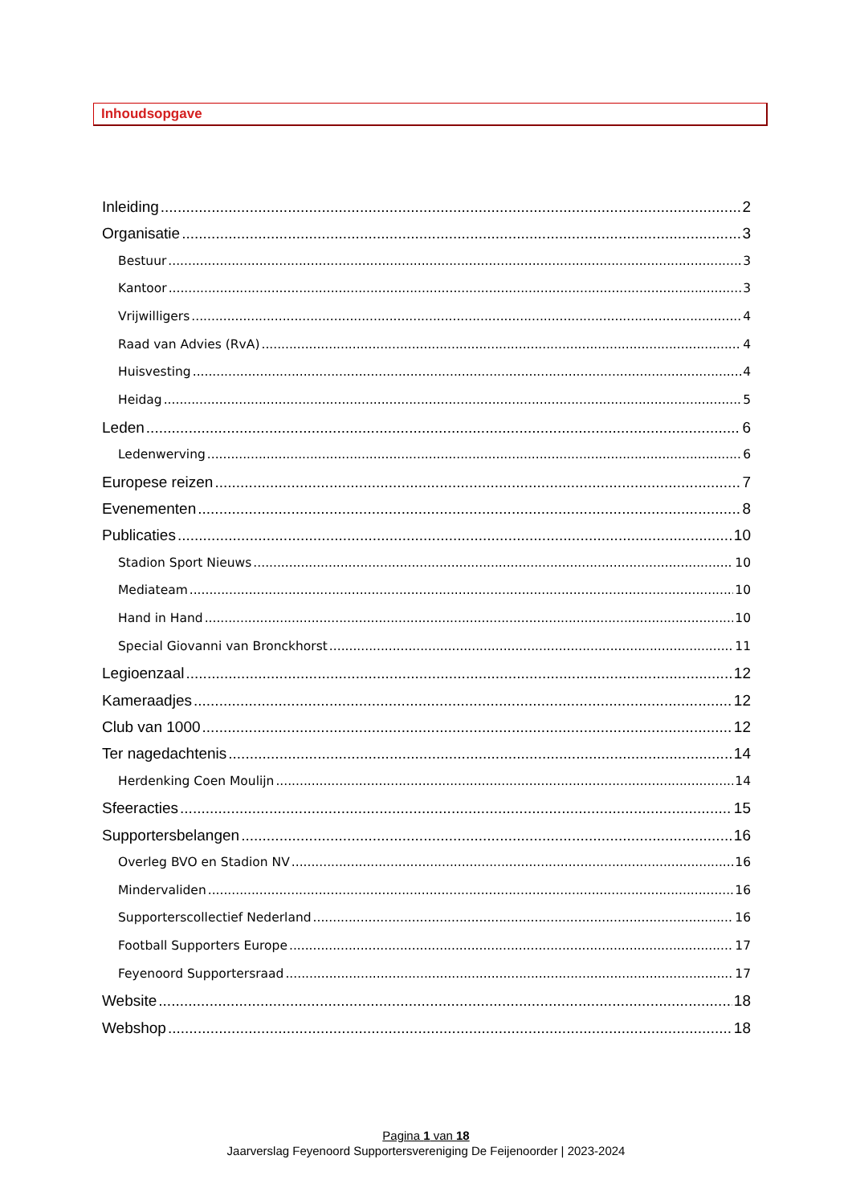Inhoudsopgave
Inleiding 2
Organisatie 3
Bestuur 3
Kantoor 3
Vrijwilligers 4
Raad van Advies (RvA) 4
Huisvesting 4
Heidag 5
Leden 6
Ledenwerving 6
Europese reizen 7
Evenementen 8
Publicaties 10
Stadion Sport Nieuws 10
Mediateam 10
Hand in Hand 10
Special Giovanni van Bronckhorst 11
Legioenzaal 12
Kameraadjes 12
Club van 1000 12
Ter nagedachtenis 14
Herdenking Coen Moulijn 14
Sfeeracties 15
Supportersbelangen 16
Overleg BVO en Stadion NV 16
Mindervaliden 16
Supporterscollectief Nederland 16
Football Supporters Europe 17
Feyenoord Supportersraad 17
Website 18
Webshop 18
Pagina 1 van 18
Jaarverslag Feyenoord Supportersvereniging De Feijenoorder | 2023-2024